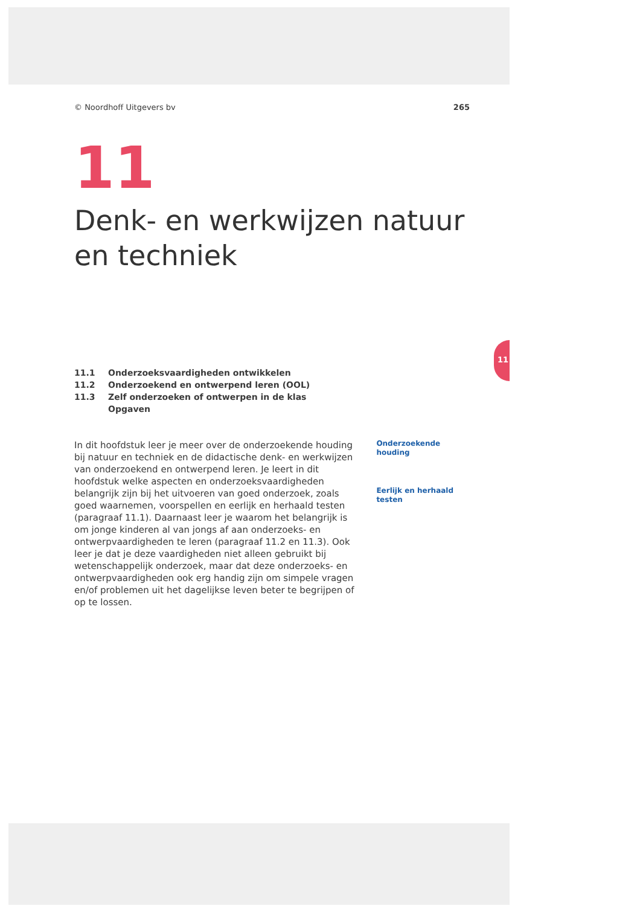11
© Noordhoff Uitgevers bv 265
11
Denk- en werkwijzen natuur en techniek
11.1 Onderzoeksvaardigheden ontwikkelen
11.2 Onderzoekend en ontwerpend leren (OOL)
11.3 Zelf onderzoeken of ontwerpen in de klas
Opgaven
In dit hoofdstuk leer je meer over de onderzoekende houding bij natuur en techniek en de didactische denk- en werkwijzen van onderzoekend en ontwerpend leren. Je leert in dit hoofdstuk welke aspecten en onderzoeksvaardigheden belangrijk zijn bij het uitvoeren van goed onderzoek, zoals goed waarnemen, voorspellen en eerlijk en herhaald testen (paragraaf 11.1). Daarnaast leer je waarom het belangrijk is om jonge kinderen al van jongs af aan onderzoeks- en ontwerpvaardigheden te leren (paragraaf 11.2 en 11.3). Ook leer je dat je deze vaardigheden niet alleen gebruikt bij wetenschappelijk onderzoek, maar dat deze onderzoeks- en ontwerpvaardigheden ook erg handig zijn om simpele vragen en/of problemen uit het dagelijkse leven beter te begrijpen of op te lossen.
Onderzoekende houding
Eerlijk en herhaald testen